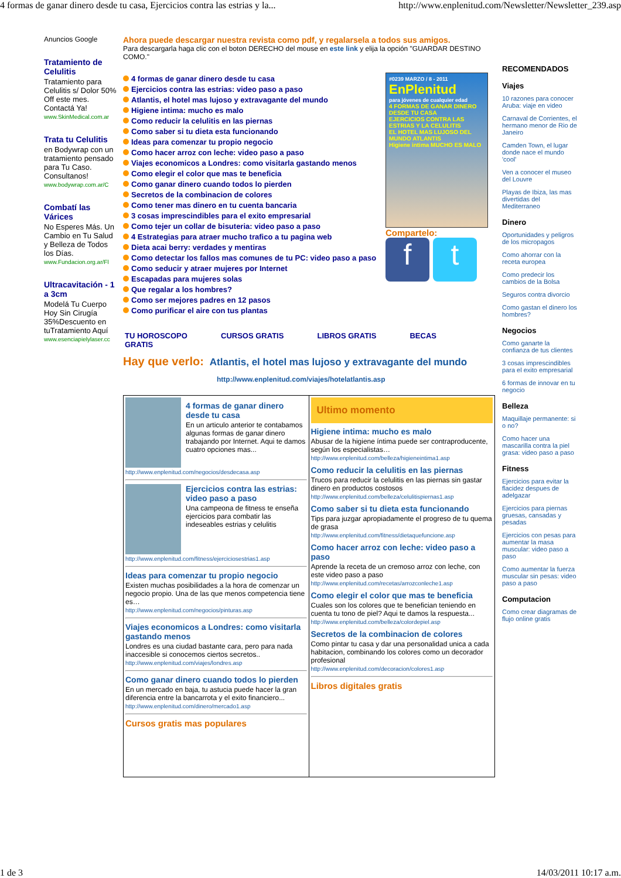4 formas de ganar dinero desde tu casa, Ejercicios contra las estrias y la... http://www.enplenitud.com/Newsletter/Newsletter_239.asp
Anuncios Google
Tratamiento de Celulitis
Tratamiento para Celulitis s/ Dolor 50% Off este mes. Contactá Ya!
www.SkinMedical.com.ar
Trata tu Celulitis
en Bodywrap con un tratamiento pensado para Tu Caso. Consultanos!
www.bodywrap.com.ar/C
Combatí las Várices
No Esperes Más. Un Cambio en Tu Salud y Belleza de Todos los Días.
www.Fundacion.org.ar/Fl
Ultracavitación - 1 a 3cm
Modelá Tu Cuerpo Hoy Sin Cirugía 35%Descuento en tuTratamiento Aquí
www.esenciapielylaser.cc
Ahora puede descargar nuestra revista como pdf, y regalarsela a todos sus amigos.
Para descargarla haga clic con el boton DERECHO del mouse en este link y elija la opción "GUARDAR DESTINO COMO."
4 formas de ganar dinero desde tu casa
Ejercicios contra las estrias: video paso a paso
Atlantis, el hotel mas lujoso y extravagante del mundo
Higiene intima: mucho es malo
Como reducir la celulitis en las piernas
Como saber si tu dieta esta funcionando
Ideas para comenzar tu propio negocio
Como hacer arroz con leche: video paso a paso
Viajes economicos a Londres: como visitarla gastando menos
Como elegir el color que mas te beneficia
Como ganar dinero cuando todos lo pierden
Secretos de la combinacion de colores
Como tener mas dinero en tu cuenta bancaria
3 cosas imprescindibles para el exito empresarial
Como tejer un collar de bisuteria: video paso a paso
4 Estrategias para atraer mucho trafico a tu pagina web
Dieta acai berry: verdades y mentiras
Como detectar los fallos mas comunes de tu PC: video paso a paso
Como seducir y atraer mujeres por Internet
Escapadas para mujeres solas
Que regalar a los hombres?
Como ser mejores padres en 12 pasos
Como purificar el aire con tus plantas
#0239 MARZO / 8 - 2011
EnPlenitud
para jóvenes de cualquier edad
4 FORMAS DE GANAR DINERO DESDE TU CASA
EJERCICIOS CONTRA LAS ESTRIAS Y LA CELULITIS
EL HOTEL MAS LUJOSO DEL MUNDO ATLANTIS
Higiene intima MUCHO ES MALO
Compartelo:
f t
TU HOROSCOPO
GRATIS CURSOS GRATIS LIBROS GRATIS BECAS
Hay que verlo: Atlantis, el hotel mas lujoso y extravagante del mundo
http://www.enplenitud.com/viajes/hotelatlantis.asp
4 formas de ganar dinero desde tu casa
En un articulo anterior te contabamos algunas formas de ganar dinero trabajando por Internet. Aqui te damos cuatro opciones mas...
http://www.enplenitud.com/negocios/desdecasa.asp
Ejercicios contra las estrias: video paso a paso
Una campeona de fitness te enseña ejercicios para combatir las indeseables estrias y celulitis
http://www.enplenitud.com/fitness/ejerciciosestrias1.asp
Ideas para comenzar tu propio negocio
Existen muchas posibilidades a la hora de comenzar un negocio propio. Una de las que menos competencia tiene es…
http://www.enplenitud.com/negocios/pinturas.asp
Viajes economicos a Londres: como visitarla gastando menos
Londres es una ciudad bastante cara, pero para nada inaccesible si conocemos ciertos secretos..
http://www.enplenitud.com/viajes/londres.asp
Como ganar dinero cuando todos lo pierden
En un mercado en baja, tu astucia puede hacer la gran diferencia entre la bancarrota y el exito financiero...
http://www.enplenitud.com/dinero/mercado1.asp
Cursos gratis mas populares
Ultimo momento
Higiene intima: mucho es malo
Abusar de la higiene íntima puede ser contraproducente, según los especialistas…
http://www.enplenitud.com/belleza/higieneintima1.asp
Como reducir la celulitis en las piernas
Trucos para reducir la celulitis en las piernas sin gastar dinero en productos costosos
http://www.enplenitud.com/belleza/celulitispiernas1.asp
Como saber si tu dieta esta funcionando
Tips para juzgar apropiadamente el progreso de tu quema de grasa
http://www.enplenitud.com/fitness/dietaquefuncione.asp
Como hacer arroz con leche: video paso a paso
Aprende la receta de un cremoso arroz con leche, con este video paso a paso
http://www.enplenitud.com/recetas/arrozconleche1.asp
Como elegir el color que mas te beneficia
Cuales son los colores que te benefician teniendo en cuenta tu tono de piel? Aqui te damos la respuesta...
http://www.enplenitud.com/belleza/colordepiel.asp
Secretos de la combinacion de colores
Como pintar tu casa y dar una personalidad unica a cada habitacion, combinando los colores como un decorador profesional
http://www.enplenitud.com/decoracion/colores1.asp
Libros digitales gratis
RECOMENDADOS
Viajes
10 razones para conocer Aruba: viaje en video
Carnaval de Corrientes, el hermano menor de Rio de Janeiro
Camden Town, el lugar donde nace el mundo 'cool'
Ven a conocer el museo del Louvre
Playas de Ibiza, las mas divertidas del Mediterraneo
Dinero
Oportunidades y peligros de los micropagos
Como ahorrar con la receta europea
Como predecir los cambios de la Bolsa
Seguros contra divorcio
Como gastan el dinero los hombres?
Negocios
Como ganarte la confianza de tus clientes
3 cosas imprescindibles para el exito empresarial
6 formas de innovar en tu negocio
Belleza
Maquillaje permanente: si o no?
Como hacer una mascarilla contra la piel grasa: video paso a paso
Fitness
Ejercicios para evitar la flacidez despues de adelgazar
Ejercicios para piernas gruesas, cansadas y pesadas
Ejercicios con pesas para aumentar la masa muscular: video paso a paso
Como aumentar la fuerza muscular sin pesas: video paso a paso
Computacion
Como crear diagramas de flujo online gratis
1 de 3 14/03/2011 10:17 a.m.